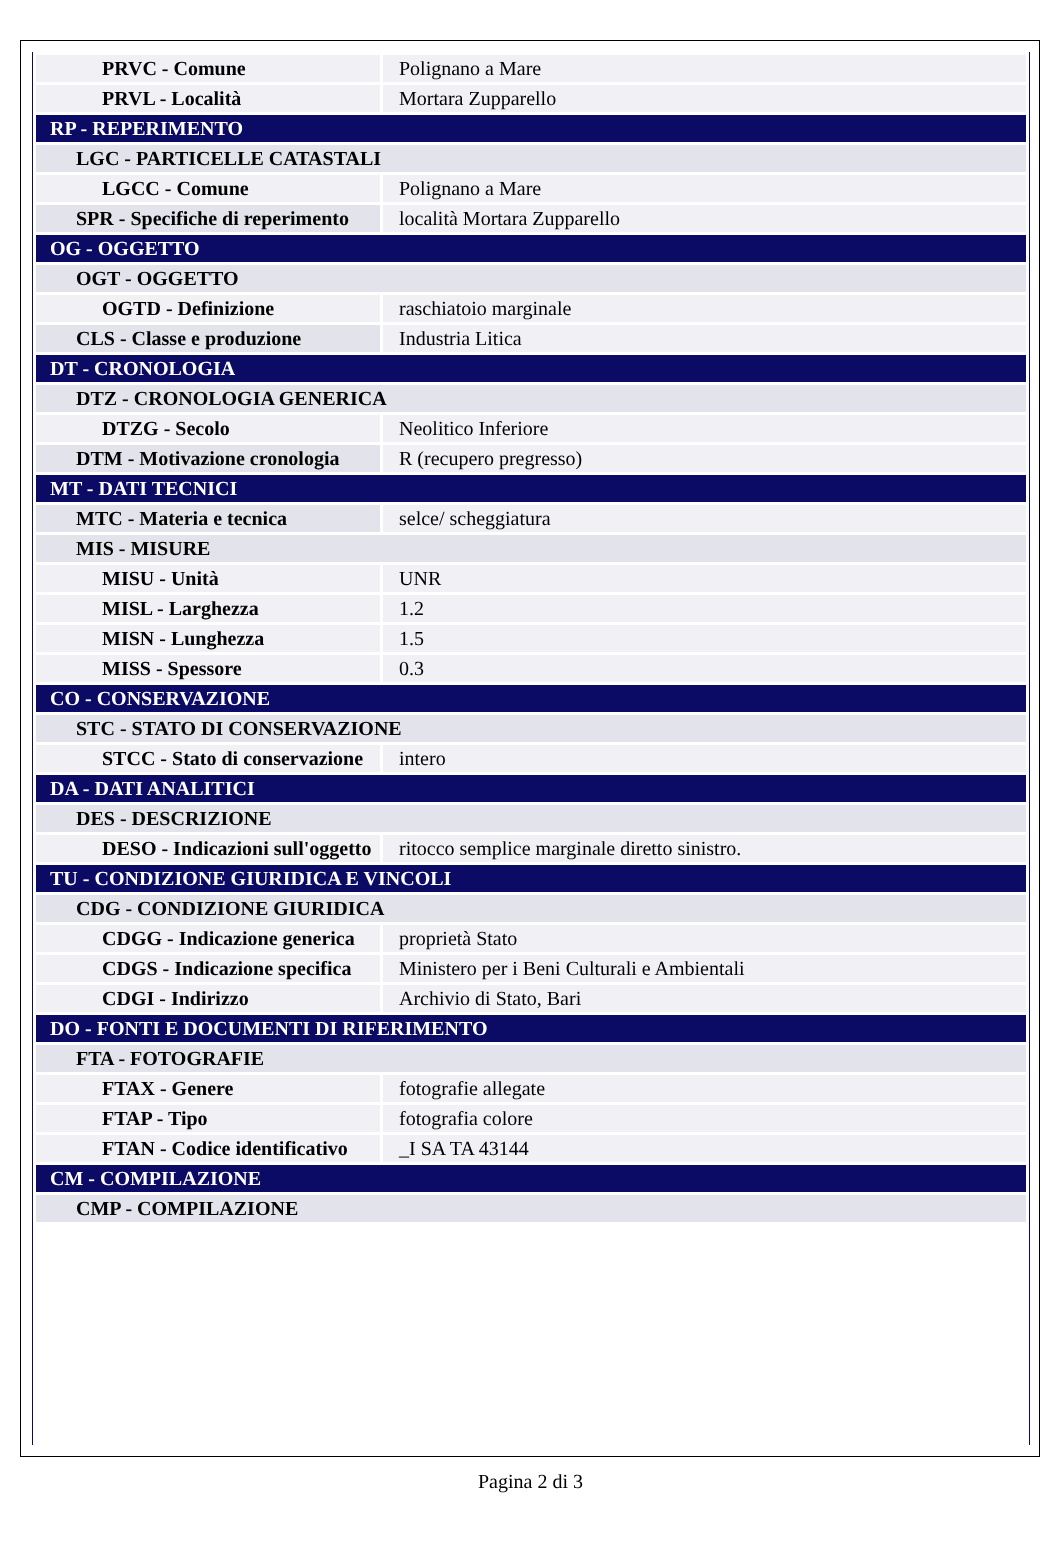| PRVC - Comune | Polignano a Mare |
| PRVL - Località | Mortara Zupparello |
| RP - REPERIMENTO | |
| LGC - PARTICELLE CATASTALI | |
| LGCC - Comune | Polignano a Mare |
| SPR - Specifiche di reperimento | località Mortara Zupparello |
| OG - OGGETTO | |
| OGT - OGGETTO | |
| OGTD - Definizione | raschiatoio marginale |
| CLS - Classe e produzione | Industria Litica |
| DT - CRONOLOGIA | |
| DTZ - CRONOLOGIA GENERICA | |
| DTZG - Secolo | Neolitico Inferiore |
| DTM - Motivazione cronologia | R (recupero pregresso) |
| MT - DATI TECNICI | |
| MTC - Materia e tecnica | selce/ scheggiatura |
| MIS - MISURE | |
| MISU - Unità | UNR |
| MISL - Larghezza | 1.2 |
| MISN - Lunghezza | 1.5 |
| MISS - Spessore | 0.3 |
| CO - CONSERVAZIONE | |
| STC - STATO DI CONSERVAZIONE | |
| STCC - Stato di conservazione | intero |
| DA - DATI ANALITICI | |
| DES - DESCRIZIONE | |
| DESO - Indicazioni sull'oggetto | ritocco semplice marginale diretto sinistro. |
| TU - CONDIZIONE GIURIDICA E VINCOLI | |
| CDG - CONDIZIONE GIURIDICA | |
| CDGG - Indicazione generica | proprietà Stato |
| CDGS - Indicazione specifica | Ministero per i Beni Culturali e Ambientali |
| CDGI - Indirizzo | Archivio di Stato, Bari |
| DO - FONTI E DOCUMENTI DI RIFERIMENTO | |
| FTA - FOTOGRAFIE | |
| FTAX - Genere | fotografie allegate |
| FTAP - Tipo | fotografia colore |
| FTAN - Codice identificativo | _I SA TA 43144 |
| CM - COMPILAZIONE | |
| CMP - COMPILAZIONE | |
Pagina 2 di 3